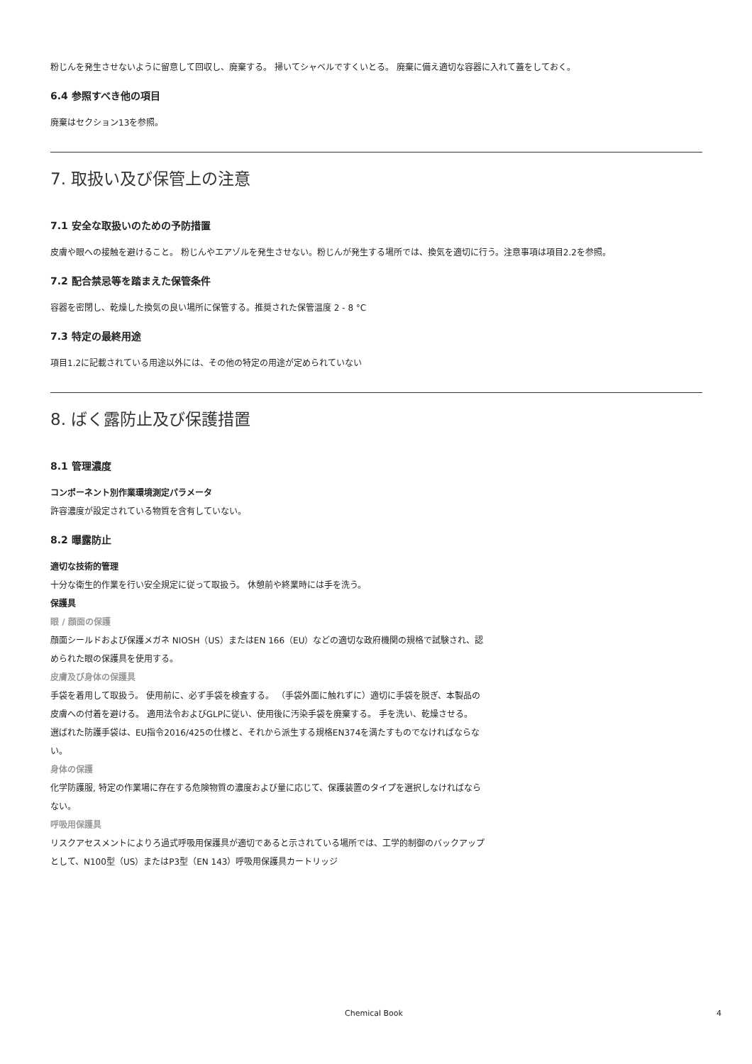粉じんを発生させないように留意して回収し、廃棄する。 掃いてシャベルですくいとる。 廃棄に備え適切な容器に入れて蓋をしておく。
6.4 参照すべき他の項目
廃棄はセクション13を参照。
7. 取扱い及び保管上の注意
7.1 安全な取扱いのための予防措置
皮膚や眼への接触を避けること。 粉じんやエアゾルを発生させない。粉じんが発生する場所では、換気を適切に行う。注意事項は項目2.2を参照。
7.2 配合禁忌等を踏まえた保管条件
容器を密閉し、乾燥した換気の良い場所に保管する。推奨された保管温度 2 - 8 °C
7.3 特定の最終用途
項目1.2に記載されている用途以外には、その他の特定の用途が定められていない
8. ばく露防止及び保護措置
8.1 管理濃度
コンポーネント別作業環境測定パラメータ
許容濃度が設定されている物質を含有していない。
8.2 曝露防止
適切な技術的管理
十分な衛生的作業を行い安全規定に従って取扱う。 休憩前や終業時には手を洗う。
保護具
眼 / 顔面の保護
顔面シールドおよび保護メガネ NIOSH（US）またはEN 166（EU）などの適切な政府機関の規格で試験され、認められた眼の保護具を使用する。
皮膚及び身体の保護具
手袋を着用して取扱う。 使用前に、必ず手袋を検査する。 （手袋外面に触れずに）適切に手袋を脱ぎ、本製品の皮膚への付着を避ける。 適用法令およびGLPに従い、使用後に汚染手袋を廃棄する。 手を洗い、乾燥させる。
選ばれた防護手袋は、EU指令2016/425の仕様と、それから派生する規格EN374を満たすものでなければならない。
身体の保護
化学防護服, 特定の作業場に存在する危険物質の濃度および量に応じて、保護装置のタイプを選択しなければならない。
呼吸用保護具
リスクアセスメントによりろ過式呼吸用保護具が適切であると示されている場所では、工学的制御のバックアップとして、N100型（US）またはP3型（EN 143）呼吸用保護具カートリッジ
Chemical Book 4